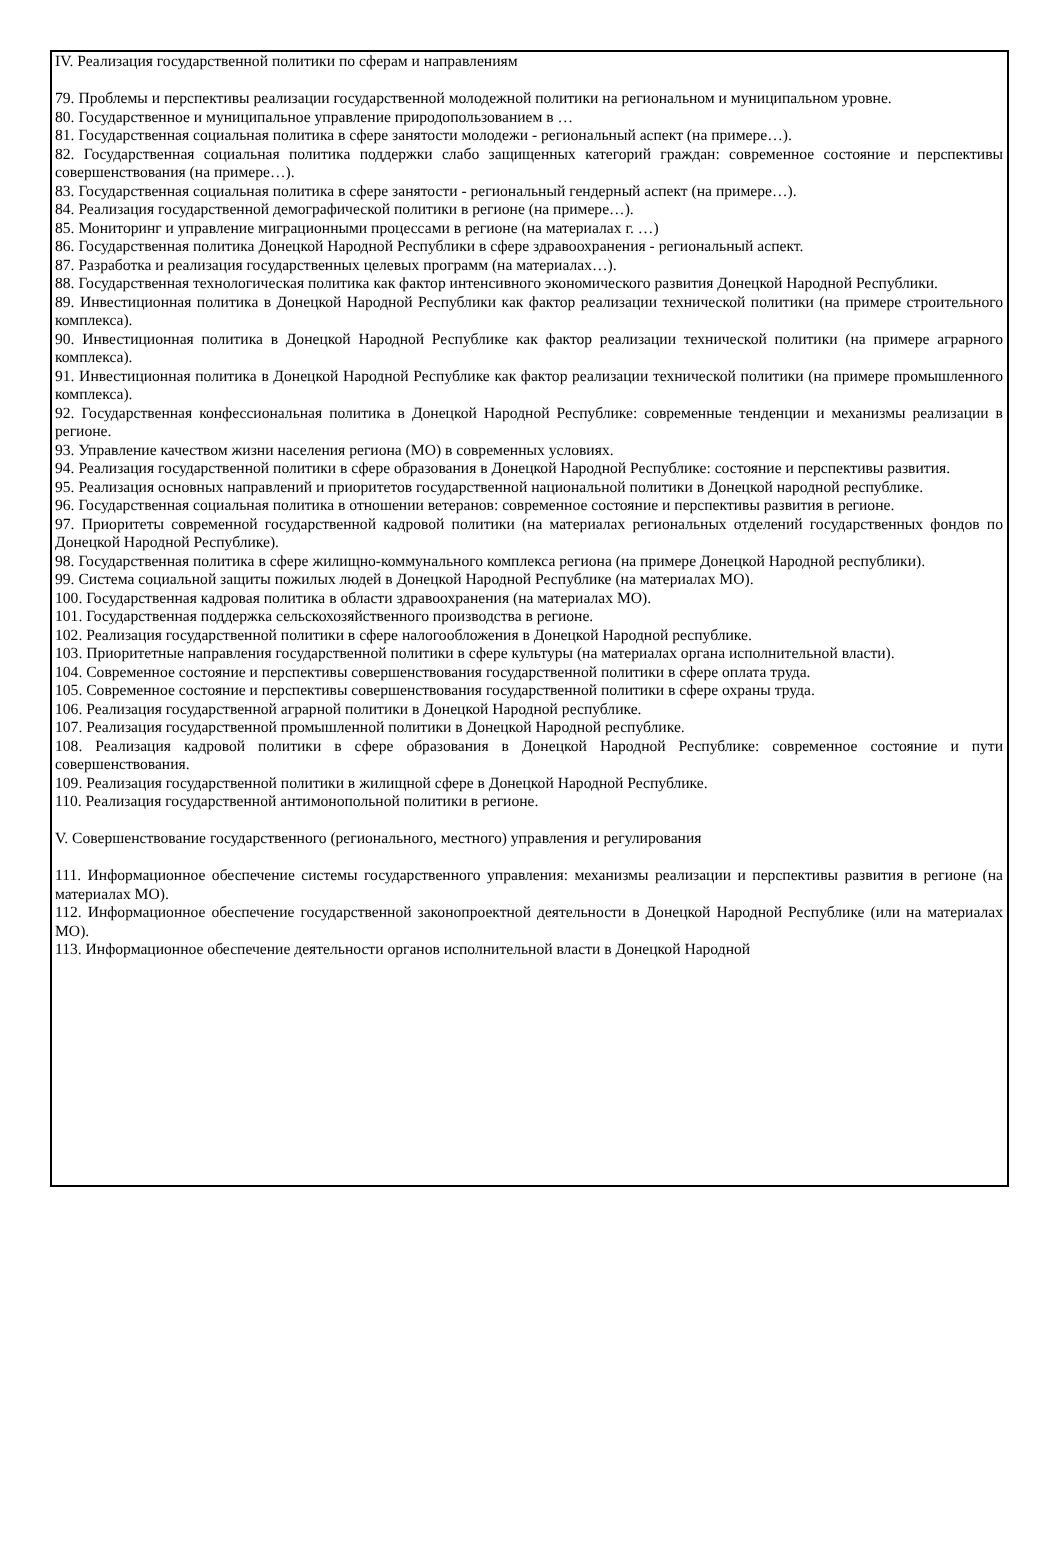IV. Реализация государственной политики по сферам и направлениям
79. Проблемы и перспективы реализации государственной молодежной политики на региональном и муниципальном уровне.
80. Государственное и муниципальное управление природопользованием в …
81. Государственная социальная политика в сфере занятости молодежи - региональный аспект (на примере…).
82. Государственная социальная политика поддержки слабо защищенных категорий граждан: современное состояние и перспективы совершенствования (на примере…).
83. Государственная социальная политика в сфере занятости - региональный гендерный аспект (на примере…).
84. Реализация государственной демографической политики в регионе (на примере…).
85. Мониторинг и управление миграционными процессами в регионе (на материалах г. …)
86. Государственная политика Донецкой Народной Республики в сфере здравоохранения - региональный аспект.
87. Разработка и реализация государственных целевых программ (на материалах…).
88. Государственная технологическая политика как фактор интенсивного экономического развития Донецкой Народной Республики.
89. Инвестиционная политика в Донецкой Народной Республики как фактор реализации технической политики (на примере строительного комплекса).
90. Инвестиционная политика в Донецкой Народной Республике как фактор реализации технической политики (на примере аграрного комплекса).
91. Инвестиционная политика в Донецкой Народной Республике как фактор реализации технической политики (на примере промышленного комплекса).
92. Государственная конфессиональная политика в Донецкой Народной Республике: современные тенденции и механизмы реализации в регионе.
93. Управление качеством жизни населения региона (МО) в современных условиях.
94. Реализация государственной политики в сфере образования в Донецкой Народной Республике: состояние и перспективы развития.
95. Реализация основных направлений и приоритетов государственной национальной политики в Донецкой народной республике.
96. Государственная социальная политика в отношении ветеранов: современное состояние и перспективы развития в регионе.
97. Приоритеты современной государственной кадровой политики (на материалах региональных отделений государственных фондов по Донецкой Народной Республике).
98. Государственная политика в сфере жилищно-коммунального комплекса региона (на примере Донецкой Народной республики).
99. Система социальной защиты пожилых людей в Донецкой Народной Республике (на материалах МО).
100. Государственная кадровая политика в области здравоохранения (на материалах МО).
101. Государственная поддержка сельскохозяйственного производства в регионе.
102. Реализация государственной политики в сфере налогообложения в Донецкой Народной республике.
103. Приоритетные направления государственной политики в сфере культуры (на материалах органа исполнительной власти).
104. Современное состояние и перспективы совершенствования государственной политики в сфере оплата труда.
105. Современное состояние и перспективы совершенствования государственной политики в сфере охраны труда.
106. Реализация государственной аграрной политики в Донецкой Народной республике.
107. Реализация государственной промышленной политики в Донецкой Народной республике.
108. Реализация кадровой политики в сфере образования в Донецкой Народной Республике: современное состояние и пути совершенствования.
109. Реализация государственной политики в жилищной сфере в Донецкой Народной Республике.
110. Реализация государственной антимонопольной политики в регионе.
V. Совершенствование государственного (регионального, местного) управления и регулирования
111. Информационное обеспечение системы государственного управления: механизмы реализации и перспективы развития в регионе (на материалах МО).
112. Информационное обеспечение государственной законопроектной деятельности в Донецкой Народной Республике (или на материалах МО).
113. Информационное обеспечение деятельности органов исполнительной власти в Донецкой Народной